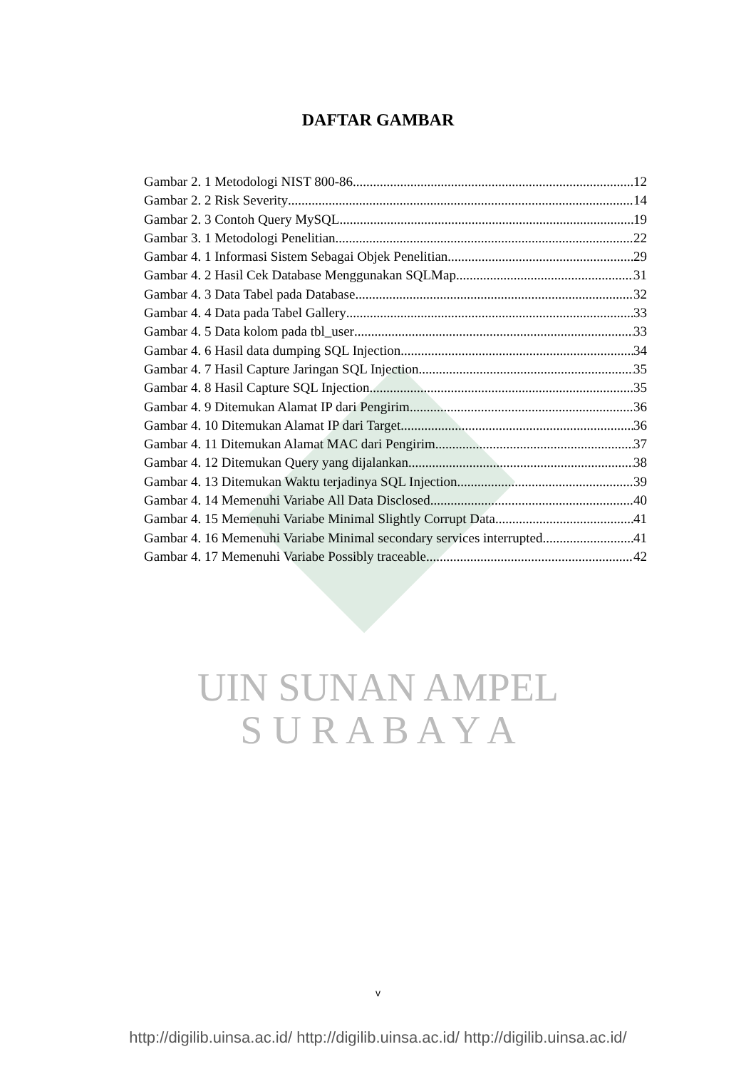DAFTAR GAMBAR
Gambar 2. 1 Metodologi NIST 800-86 12
Gambar 2. 2 Risk Severity 14
Gambar 2. 3 Contoh Query MySQL 19
Gambar 3. 1 Metodologi Penelitian 22
Gambar 4. 1 Informasi Sistem Sebagai Objek Penelitian 29
Gambar 4. 2 Hasil Cek Database Menggunakan SQLMap 31
Gambar 4. 3 Data Tabel pada Database 32
Gambar 4. 4 Data pada Tabel Gallery 33
Gambar 4. 5 Data kolom pada tbl_user 33
Gambar 4. 6 Hasil data dumping SQL Injection 34
Gambar 4. 7 Hasil Capture Jaringan SQL Injection 35
Gambar 4. 8 Hasil Capture SQL Injection 35
Gambar 4. 9 Ditemukan Alamat IP dari Pengirim 36
Gambar 4. 10 Ditemukan Alamat IP dari Target 36
Gambar 4. 11 Ditemukan Alamat MAC dari Pengirim 37
Gambar 4. 12 Ditemukan Query yang dijalankan 38
Gambar 4. 13 Ditemukan Waktu terjadinya SQL Injection 39
Gambar 4. 14 Memenuhi Variabe All Data Disclosed 40
Gambar 4. 15 Memenuhi Variabe Minimal Slightly Corrupt Data 41
Gambar 4. 16 Memenuhi Variabe Minimal secondary services interrupted 41
Gambar 4. 17 Memenuhi Variabe Possibly traceable 42
UIN SUNAN AMPEL
S U R A B A Y A
v
http://digilib.uinsa.ac.id/ http://digilib.uinsa.ac.id/ http://digilib.uinsa.ac.id/